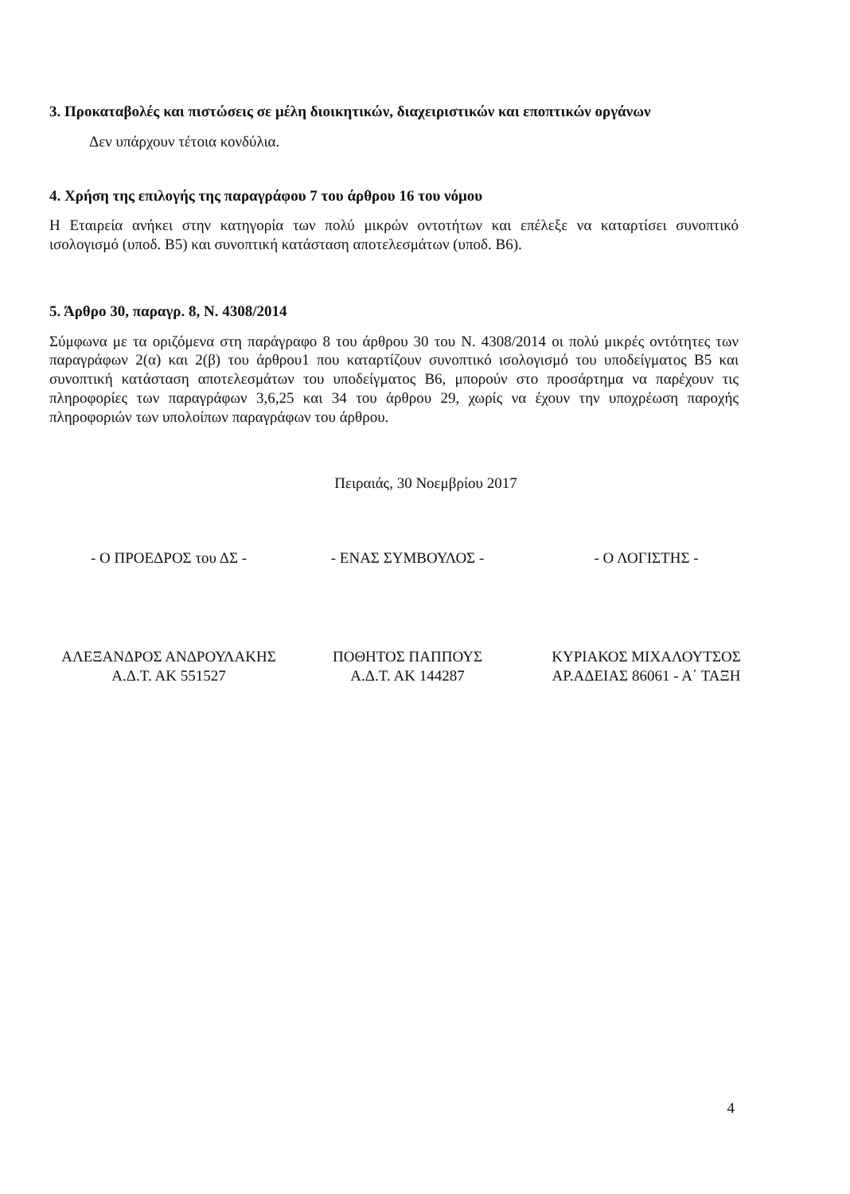3. Προκαταβολές και πιστώσεις σε μέλη διοικητικών, διαχειριστικών και εποπτικών οργάνων
Δεν υπάρχουν τέτοια κονδύλια.
4. Χρήση της επιλογής της παραγράφου 7 του άρθρου 16 του νόμου
Η Εταιρεία ανήκει στην κατηγορία των πολύ μικρών οντοτήτων και επέλεξε να καταρτίσει συνοπτικό ισολογισμό (υποδ. Β5) και συνοπτική κατάσταση αποτελεσμάτων (υποδ. Β6).
5. Άρθρο 30, παραγρ. 8, Ν. 4308/2014
Σύμφωνα με τα οριζόμενα στη παράγραφο 8 του άρθρου 30 του Ν. 4308/2014 οι πολύ μικρές οντότητες των παραγράφων 2(α) και 2(β) του άρθρου1 που καταρτίζουν συνοπτικό ισολογισμό του υποδείγματος Β5 και συνοπτική κατάσταση αποτελεσμάτων του υποδείγματος Β6, μπορούν στο προσάρτημα να παρέχουν τις πληροφορίες των παραγράφων 3,6,25 και 34 του άρθρου 29, χωρίς να έχουν την υποχρέωση παροχής πληροφοριών των υπολοίπων παραγράφων του άρθρου.
Πειραιάς, 30 Νοεμβρίου 2017
- Ο ΠΡΟΕΔΡΟΣ του ΔΣ -
ΑΛΕΞΑΝΔΡΟΣ ΑΝΔΡΟΥΛΑΚΗΣ
Α.Δ.Τ. ΑΚ 551527
- ΕΝΑΣ ΣΥΜΒΟΥΛΟΣ -
ΠΟΘΗΤΟΣ ΠΑΠΠΟΥΣ
Α.Δ.Τ. ΑΚ 144287
- Ο ΛΟΓΙΣΤΗΣ -
ΚΥΡΙΑΚΟΣ ΜΙΧΑΛΟΥΤΣΟΣ
ΑΡ.ΑΔΕΙΑΣ 86061 - Α΄ ΤΑΞΗ
4